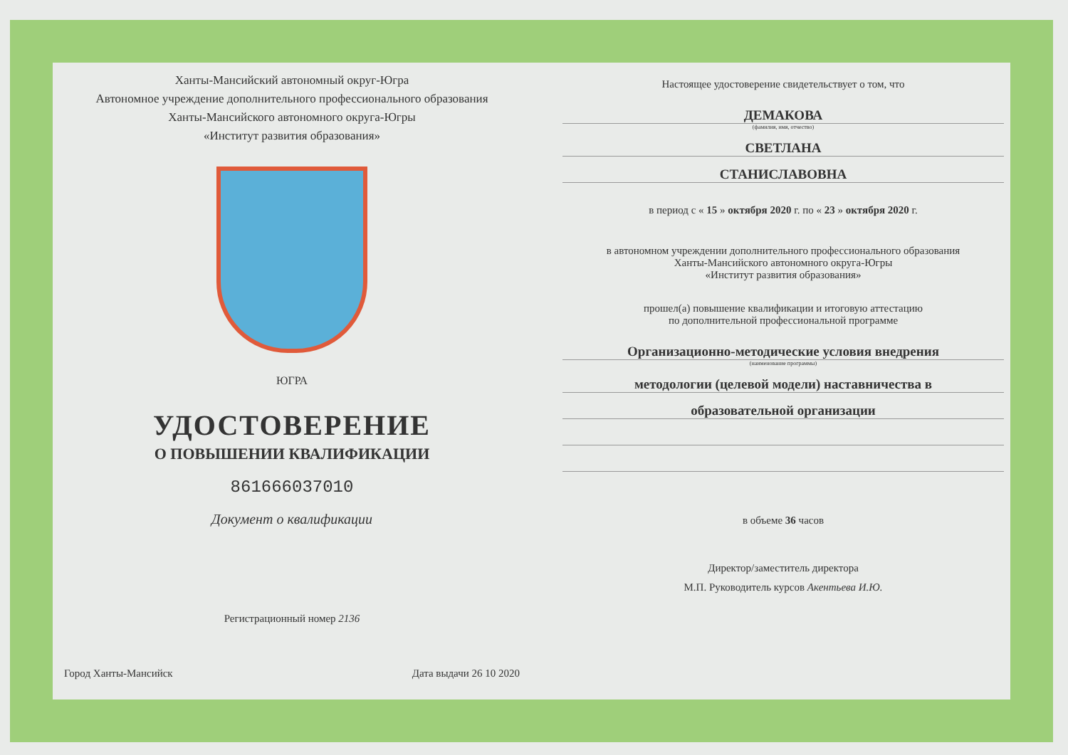Ханты-Мансийский автономный округ-Югра
Автономное учреждение дополнительного профессионального образования
Ханты-Мансийского автономного округа-Югры
«Институт развития образования»
ЮГРА
УДОСТОВЕРЕНИЕ
О ПОВЫШЕНИИ КВАЛИФИКАЦИИ
861666037010
Документ о квалификации
Регистрационный номер 2136
Город Ханты-Мансийск Дата выдачи 26 10 2020
Настоящее удостоверение свидетельствует о том, что
ДЕМАКОВА
(фамилия, имя, отчество)
СВЕТЛАНА
СТАНИСЛАВОВНА
в период с « 15 » октября 2020 г. по « 23 » октября 2020 г.
в автономном учреждении дополнительного профессионального образования
Ханты-Мансийского автономного округа-Югры
«Институт развития образования»
прошел(а) повышение квалификации и итоговую аттестацию
по дополнительной профессиональной программе
Организационно-методические условия внедрения
(наименование программы)
методологии (целевой модели) наставничества в
образовательной организации
в объеме 36 часов
Директор/заместитель директора
М.П. Руководитель курсов Акентьева И.Ю.